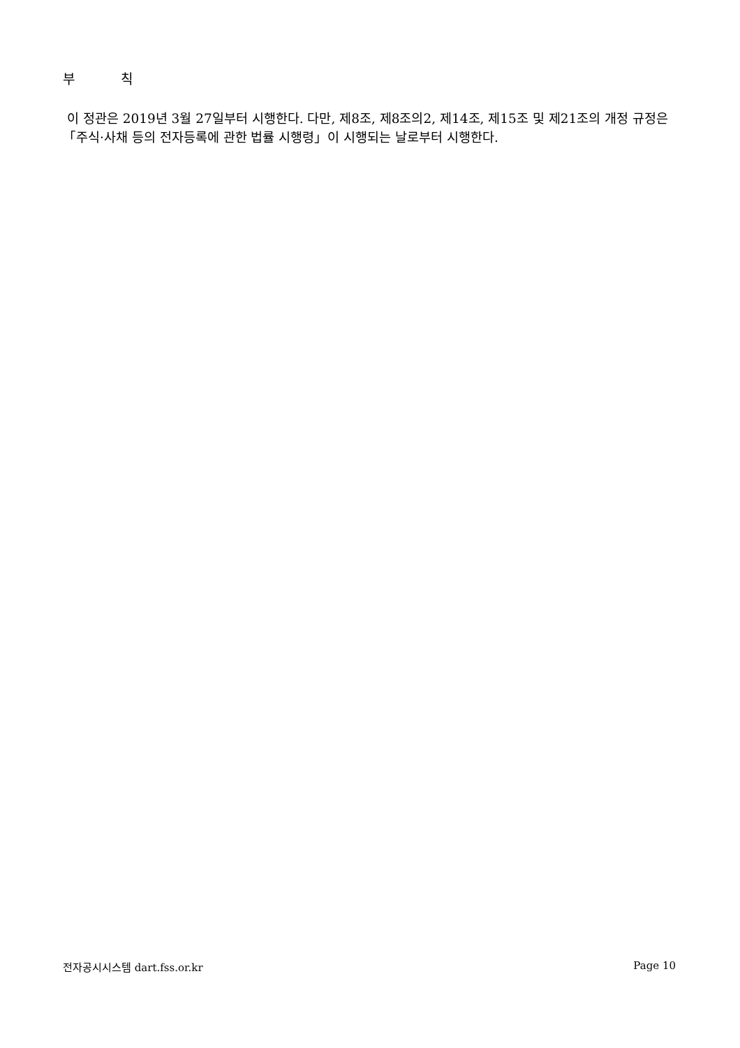부 칙
이 정관은 2019년 3월 27일부터 시행한다. 다만, 제8조, 제8조의2, 제14조, 제15조 및 제21조의 개정 규정은 「주식·사채 등의 전자등록에 관한 법률 시행령」이 시행되는 날로부터 시행한다.
전자공시시스템 dart.fss.or.kr Page 10